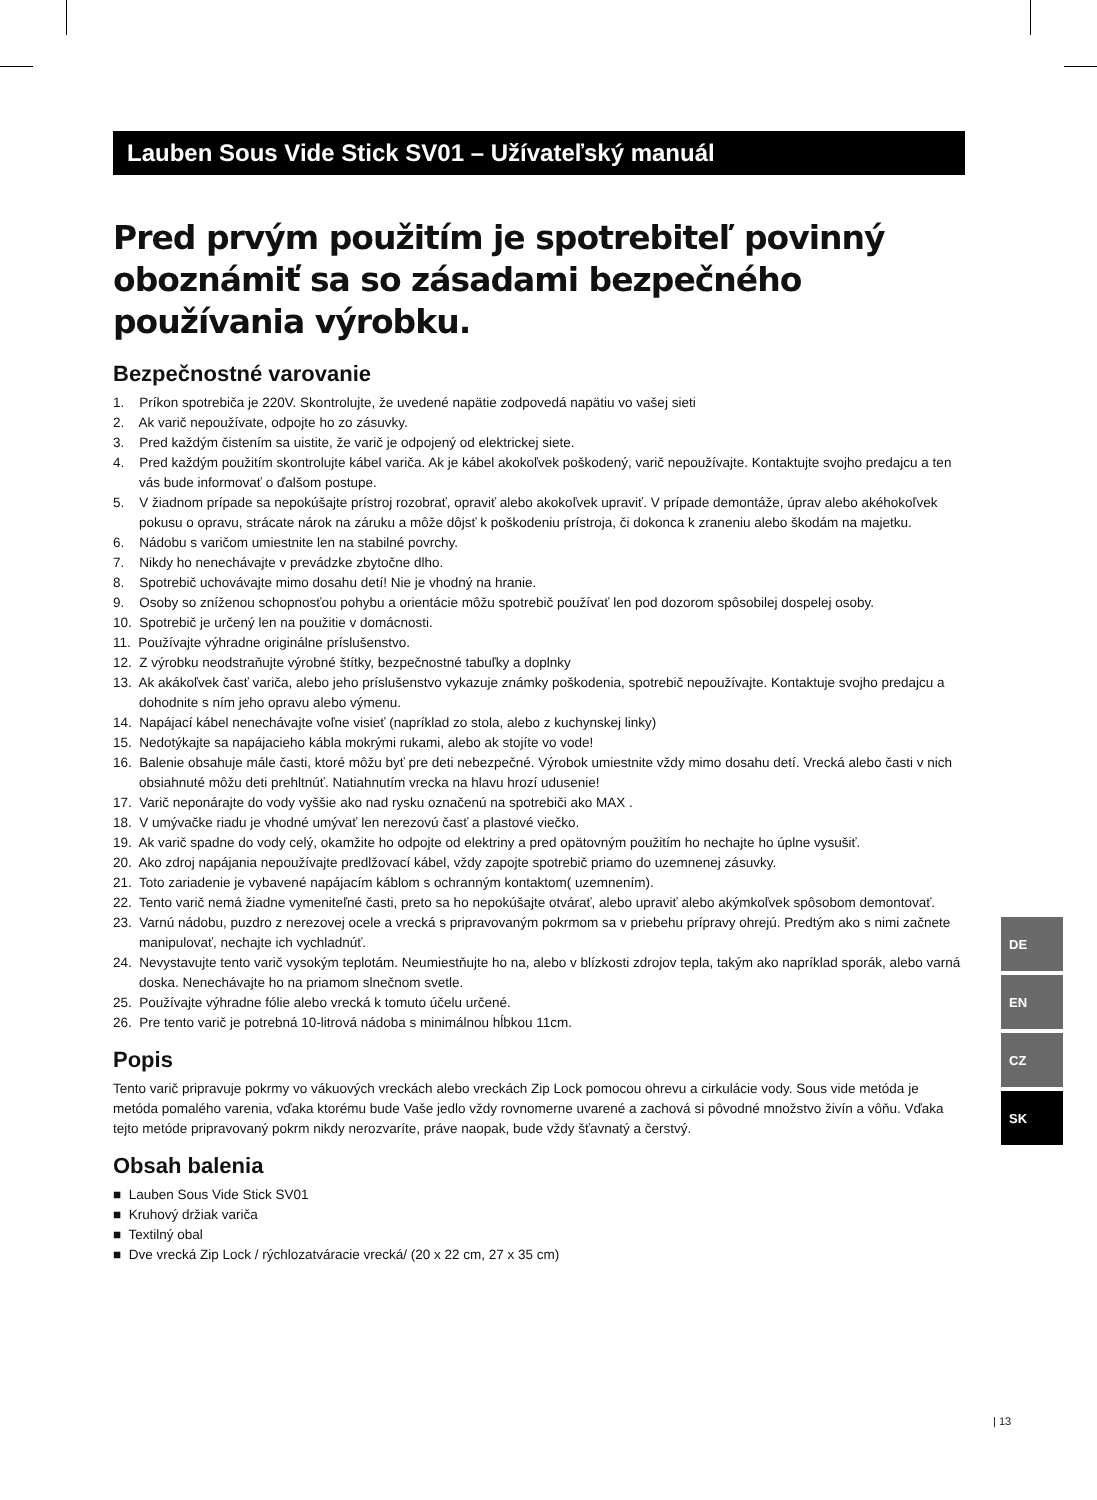Lauben Sous Vide Stick SV01 – Užívateľský manuál
Pred prvým použitím je spotrebiteľ povinný oboznámiť sa so zásadami bezpečného používania výrobku.
Bezpečnostné varovanie
1. Príkon spotrebiča je 220V. Skontrolujte, že uvedené napätie zodpovedá napätiu vo vašej sieti
2. Ak varič nepoužívate, odpojte ho zo zásuvky.
3. Pred každým čistením sa uistite, že varič je odpojený od elektrickej siete.
4. Pred každým použitím skontrolujte kábel variča. Ak je kábel akokoľvek poškodený, varič nepoužívajte. Kontaktujte svojho predajcu a ten vás bude informovať o ďalšom postupe.
5. V žiadnom prípade sa nepokúšajte prístroj rozobrať, opraviť alebo akokoľvek upraviť. V prípade demontáže, úprav alebo akéhokoľvek pokusu o opravu, strácate nárok na záruku a môže dôjsť k poškodeniu prístroja, či dokonca k zraneniu alebo škodám na majetku.
6. Nádobu s varičom umiestnite len na stabilné povrchy.
7. Nikdy ho nenechávajte v prevádzke zbytočne dlho.
8. Spotrebič uchovávajte mimo dosahu detí! Nie je vhodný na hranie.
9. Osoby so zníženou schopnosťou pohybu a orientácie môžu spotrebič používať len pod dozorom spôsobilej dospelej osoby.
10. Spotrebič je určený len na použitie v domácnosti.
11. Používajte výhradne originálne príslušenstvo.
12. Z výrobku neodstraňujte výrobné štítky, bezpečnostné tabuľky a doplnky
13. Ak akákoľvek časť variča, alebo jeho príslušenstvo vykazuje známky poškodenia, spotrebič nepoužívajte. Kontaktuje svojho predajcu a dohodnite s ním jeho opravu alebo výmenu.
14. Napájací kábel nenechávajte voľne visieť (napríklad zo stola, alebo z kuchynskej linky)
15. Nedotýkajte sa napájacieho kábla mokrými rukami, alebo ak stojíte vo vode!
16. Balenie obsahuje mále časti, ktoré môžu byť pre deti nebezpečné. Výrobok umiestnite vždy mimo dosahu detí. Vrecká alebo časti v nich obsiahnuté môžu deti prehltnúť. Natiahnutím vrecka na hlavu hrozí udusenie!
17. Varič neponárajte do vody vyššie ako nad rysku označenú na spotrebiči ako MAX .
18. V umývačke riadu je vhodné umývať len nerezovú časť a plastové viečko.
19. Ak varič spadne do vody celý, okamžite ho odpojte od elektriny a pred opätovným použitím ho nechajte ho úplne vysušiť.
20. Ako zdroj napájania nepoužívajte predlžovací kábel, vždy zapojte spotrebič priamo do uzemnenej zásuvky.
21. Toto zariadenie je vybavené napájacím káblom s ochranným kontaktom( uzemnením).
22. Tento varič nemá žiadne vymeniteľné časti, preto sa ho nepokúšajte otvárať, alebo upraviť alebo akýmkoľvek spôsobom demontovať.
23. Varnú nádobu, puzdro z nerezovej ocele a vrecká s pripravovaným pokrmom sa v priebehu prípravy ohrejú. Predtým ako s nimi začnete manipulovať, nechajte ich vychladnúť.
24. Nevystavujte tento varič vysokým teplotám. Neumiestňujte ho na, alebo v blízkosti zdrojov tepla, takým ako napríklad sporák, alebo varná doska. Nenechávajte ho na priamom slnečnom svetle.
25. Používajte výhradne fólie alebo vrecká k tomuto účelu určené.
26. Pre tento varič je potrebná 10-litrová nádoba s minimálnou hĺbkou 11cm.
Popis
Tento varič pripravuje pokrmy vo vákuových vreckách alebo vreckách Zip Lock pomocou ohrevu a cirkulácie vody. Sous vide metóda je metóda pomalého varenia, vďaka ktorému bude Vaše jedlo vždy rovnomerne uvarené a zachová si pôvodné množstvo živín a vôňu. Vďaka tejto metóde pripravovaný pokrm nikdy nerozvaríte, práve naopak, bude vždy šťavnatý a čerstvý.
Obsah balenia
■ Lauben Sous Vide Stick SV01
■ Kruhový držiak variča
■ Textilný obal
■ Dve vrecká Zip Lock / rýchlozatváracie vrecká/ (20 x 22 cm, 27 x 35 cm)
DE
EN
CZ
SK
| 13